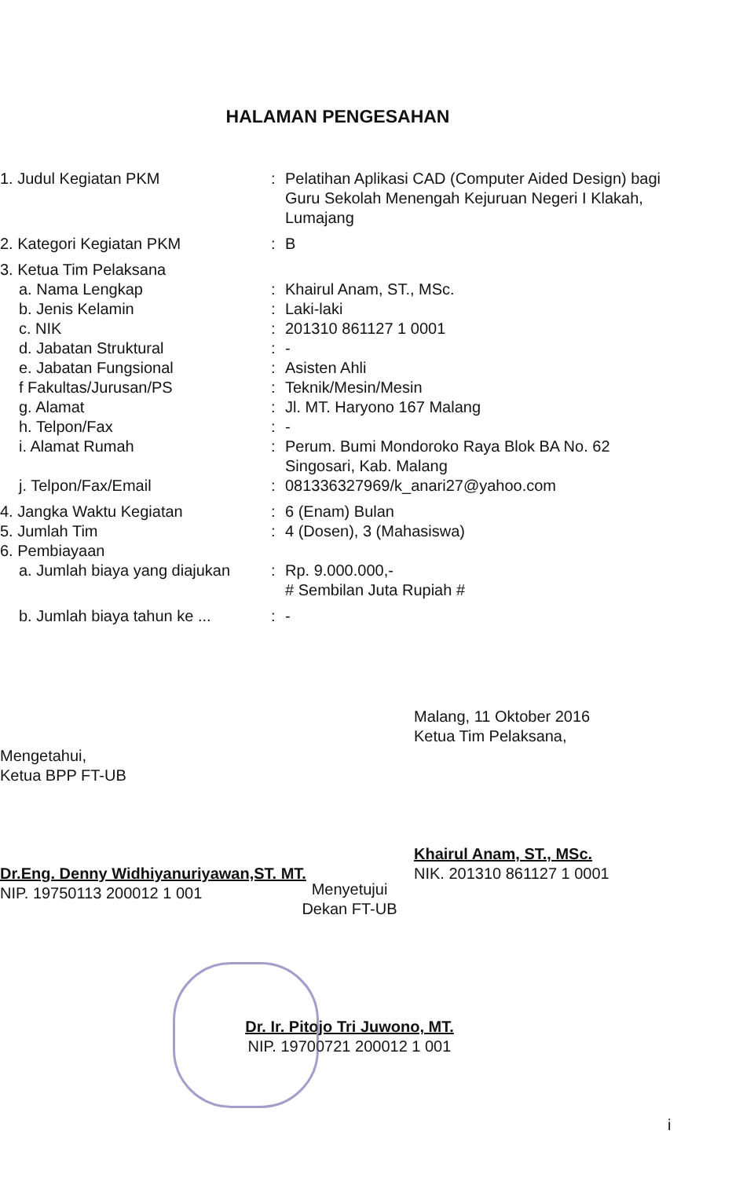HALAMAN PENGESAHAN
| 1. Judul Kegiatan PKM | : | Pelatihan Aplikasi CAD (Computer Aided Design) bagi Guru Sekolah Menengah Kejuruan Negeri I Klakah, Lumajang |
| 2. Kategori Kegiatan PKM | : | B |
| 3. Ketua Tim Pelaksana | | |
| a. Nama Lengkap | : | Khairul Anam, ST., MSc. |
| b. Jenis Kelamin | : | Laki-laki |
| c. NIK | : | 201310 861127 1 0001 |
| d. Jabatan Struktural | : | - |
| e. Jabatan Fungsional | : | Asisten Ahli |
| f Fakultas/Jurusan/PS | : | Teknik/Mesin/Mesin |
| g. Alamat | : | Jl. MT. Haryono 167 Malang |
| h. Telpon/Fax | : | - |
| i. Alamat Rumah | : | Perum. Bumi Mondoroko Raya Blok BA No. 62 Singosari, Kab. Malang |
| j. Telpon/Fax/Email | : | 081336327969/k_anari27@yahoo.com |
| 4. Jangka Waktu Kegiatan | : | 6 (Enam) Bulan |
| 5. Jumlah Tim | : | 4 (Dosen), 3 (Mahasiswa) |
| 6. Pembiayaan | | |
| a. Jumlah biaya yang diajukan | : | Rp. 9.000.000,- # Sembilan Juta Rupiah # |
| b. Jumlah biaya tahun ke ... | : | - |
Mengetahui,
Ketua BPP FT-UB
Dr.Eng. Denny Widhiyanuriyawan,ST. MT.
NIP. 19750113 200012 1 001
Malang, 11 Oktober 2016
Ketua Tim Pelaksana,
Khairul Anam, ST., MSc.
NIK. 201310 861127 1 0001
Menyetujui
Dekan FT-UB
Dr. Ir. Pitojo Tri Juwono, MT.
NIP. 19700721 200012 1 001
i